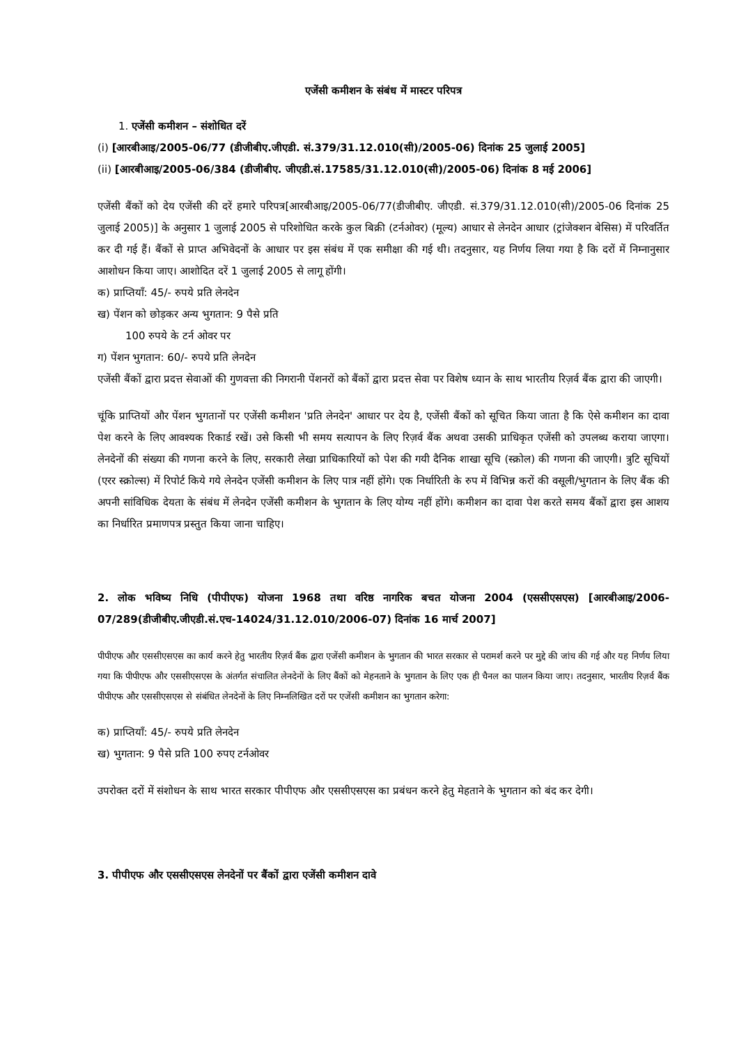एजेंसी कमीशन के संबंध में मास्टर परिपत्र
1. एजेंसी कमीशन – संशोधित दरें
(i) [आरबीआइ/2005-06/77 (डीजीबीए.जीएडी. सं.379/31.12.010(सी)/2005-06) दिनांक 25 जुलाई 2005]
(ii) [आरबीआइ/2005-06/384 (डीजीबीए. जीएडी.सं.17585/31.12.010(सी)/2005-06) दिनांक 8 मई 2006]
एजेंसी बैंकों को देय एजेंसी की दरें हमारे परिपत्र[आरबीआइ/2005-06/77(डीजीबीए. जीएडी. सं.379/31.12.010(सी)/2005-06 दिनांक 25 जुलाई 2005)] के अनुसार 1 जुलाई 2005 से परिशोधित करके कुल बिक्री (टर्नओवर) (मूल्य) आधार से लेनदेन आधार (ट्रांजेक्शन बेसिस) में परिवर्तित कर दी गई हैं। बैंकों से प्राप्त अभिवेदनों के आधार पर इस संबंध में एक समीक्षा की गई थी। तदनुसार, यह निर्णय लिया गया है कि दरों में निम्नानुसार आशोधन किया जाए। आशोदित दरें 1 जुलाई 2005 से लागू होंगी।
क) प्राप्तियाँ: 45/- रुपये प्रति लेनदेन
ख) पेंशन को छोड़कर अन्य भुगतान: 9 पैसे प्रति
100 रुपये के टर्न ओवर पर
ग) पेंशन भुगतान: 60/- रुपये प्रति लेनदेन
एजेंसी बैंकों द्वारा प्रदत्त सेवाओं की गुणवत्ता की निगरानी पेंशनरों को बैंकों द्वारा प्रदत्त सेवा पर विशेष ध्यान के साथ भारतीय रिज़र्व बैंक द्वारा की जाएगी।
चूंकि प्राप्तियों और पेंशन भुगतानों पर एजेंसी कमीशन 'प्रति लेनदेन' आधार पर देय है, एजेंसी बैंकों को सूचित किया जाता है कि ऐसे कमीशन का दावा पेश करने के लिए आवश्यक रिकार्ड रखें। उसे किसी भी समय सत्यापन के लिए रिज़र्व बैंक अथवा उसकी प्राधिकृत एजेंसी को उपलब्ध कराया जाएगा। लेनदेनों की संख्या की गणना करने के लिए, सरकारी लेखा प्राधिकारियों को पेश की गयी दैनिक शाखा सूचि (स्क्रोल) की गणना की जाएगी। त्रुटि सूचियों (एरर स्क्रोल्स) में रिपोर्ट किये गये लेनदेन एजेंसी कमीशन के लिए पात्र नहीं होंगे। एक निर्धारिती के रुप में विभिन्न करों की वसूली/भुगतान के लिए बैंक की अपनी सांविधिक देयता के संबंध में लेनदेन एजेंसी कमीशन के भुगतान के लिए योग्य नहीं होंगे। कमीशन का दावा पेश करते समय बैंकों द्वारा इस आशय का निर्धारित प्रमाणपत्र प्रस्तुत किया जाना चाहिए।
2. लोक भविष्य निधि (पीपीएफ) योजना 1968 तथा वरिष्ठ नागरिक बचत योजना 2004 (एससीएसएस) [आरबीआइ/2006-07/289(डीजीबीए.जीएडी.सं.एच-14024/31.12.010/2006-07) दिनांक 16 मार्च 2007]
पीपीएफ और एससीएसएस का कार्य करने हेतु भारतीय रिज़र्व बैंक द्वारा एजेंसी कमीशन के भुगतान की भारत सरकार से परामर्श करने पर मुद्दे की जांच की गई और यह निर्णय लिया गया कि पीपीएफ और एससीएसएस के अंतर्गत संचालित लेनदेनों के लिए बैंकों को मेहनताने के भुगतान के लिए एक ही चैनल का पालन किया जाए। तदनुसार, भारतीय रिज़र्व बैंक पीपीएफ और एससीएसएस से संबंधित लेनदेनों के लिए निम्नलिखित दरों पर एजेंसी कमीशन का भुगतान करेगा:
क) प्राप्तियाँ: 45/- रुपये प्रति लेनदेन
ख) भुगतान: 9 पैसे प्रति 100 रुपए टर्नओवर
उपरोक्त दरों में संशोधन के साथ भारत सरकार पीपीएफ और एससीएसएस का प्रबंधन करने हेतु मेहताने के भुगतान को बंद कर देगी।
3. पीपीएफ और एससीएसएस लेनदेनों पर बैंकों द्वारा एजेंसी कमीशन दावे